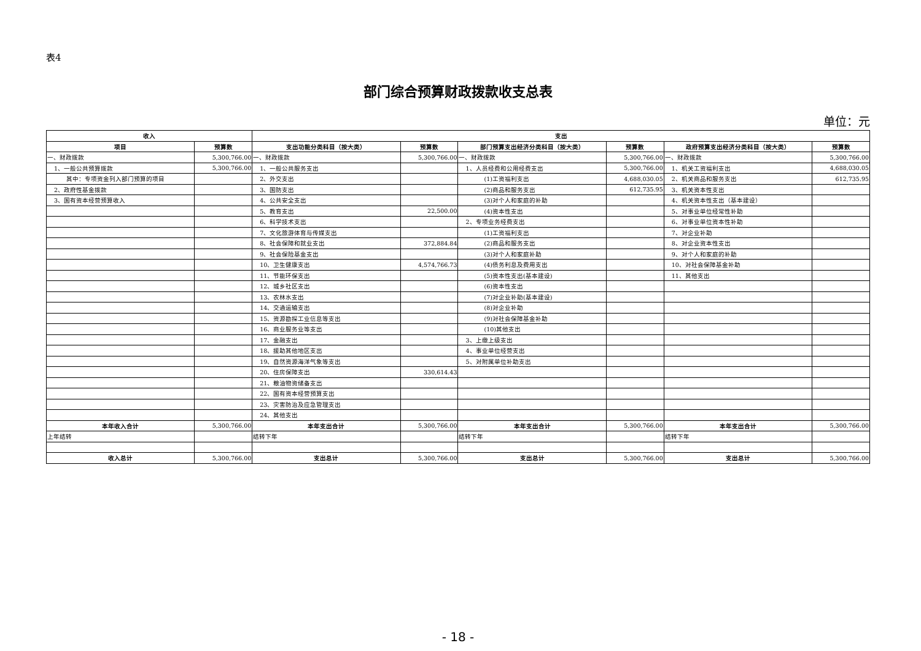表4
部门综合预算财政拨款收支总表
单位：元
| 收入 | | 支出 | | | | | |
| --- | --- | --- | --- | --- | --- | --- | --- |
| 项目 | 预算数 | 支出功能分类科目（按大类） | 预算数 | 部门预算支出经济分类科目（按大类） | 预算数 | 政府预算支出经济分类科目（按大类） | 预算数 |
| 一、财政拨款 | 5,300,766.00 | 一、财政拨款 | 5,300,766.00 | 一、财政拨款 | 5,300,766.00 | 一、财政拨款 | 5,300,766.00 |
| 1、一般公共预算拨款 | 5,300,766.00 | 1、一般公共服务支出 | | 1、人员经费和公用经费支出 | 5,300,766.00 | 1、机关工资福利支出 | 4,688,030.05 |
| 其中：专项资金列入部门预算的项目 | | 2、外交支出 | | (1)工资福利支出 | 4,688,030.05 | 2、机关商品和服务支出 | 612,735.95 |
| 2、政府性基金拨款 | | 3、国防支出 | | (2)商品和服务支出 | 612,735.95 | 3、机关资本性支出 | |
| 3、国有资本经营预算收入 | | 4、公共安全支出 | | (3)对个人和家庭的补助 | | 4、机关资本性支出（基本建设） | |
| | | 5、教育支出 | 22,500.00 | (4)资本性支出 | | 5、对事业单位经常性补助 | |
| | | 6、科学技术支出 | | 2、专项业务经费支出 | | 6、对事业单位资本性补助 | |
| | | 7、文化旅游体育与传媒支出 | | (1)工资福利支出 | | 7、对企业补助 | |
| | | 8、社会保障和就业支出 | 372,884.84 | (2)商品和服务支出 | | 8、对企业资本性支出 | |
| | | 9、社会保险基金支出 | | (3)对个人和家庭补助 | | 9、对个人和家庭的补助 | |
| | | 10、卫生健康支出 | 4,574,766.73 | (4)债务利息及费用支出 | | 10、对社会保障基金补助 | |
| | | 11、节能环保支出 | | (5)资本性支出(基本建设) | | 11、其他支出 | |
| | | 12、城乡社区支出 | | (6)资本性支出 | | | |
| | | 13、农林水支出 | | (7)对企业补助(基本建设) | | | |
| | | 14、交通运输支出 | | (8)对企业补助 | | | |
| | | 15、资源勘探工业信息等支出 | | (9)对社会保障基金补助 | | | |
| | | 16、商业服务业等支出 | | (10)其他支出 | | | |
| | | 17、金融支出 | | 3、上缴上级支出 | | | |
| | | 18、援助其他地区支出 | | 4、事业单位经营支出 | | | |
| | | 19、自然资源海洋气象等支出 | | 5、对附属单位补助支出 | | | |
| | | 20、住房保障支出 | 330,614.43 | | | | |
| | | 21、粮油物资储备支出 | | | | | |
| | | 22、国有资本经营预算支出 | | | | | |
| | | 23、灾害防治及应急管理支出 | | | | | |
| | | 24、其他支出 | | | | | |
| 本年收入合计 | 5,300,766.00 | 本年支出合计 | 5,300,766.00 | 本年支出合计 | 5,300,766.00 | 本年支出合计 | 5,300,766.00 |
| 上年结转 | | 结转下年 | | 结转下年 | | 结转下年 | |
| 收入总计 | 5,300,766.00 | 支出总计 | 5,300,766.00 | 支出总计 | 5,300,766.00 | 支出总计 | 5,300,766.00 |
- 18 -